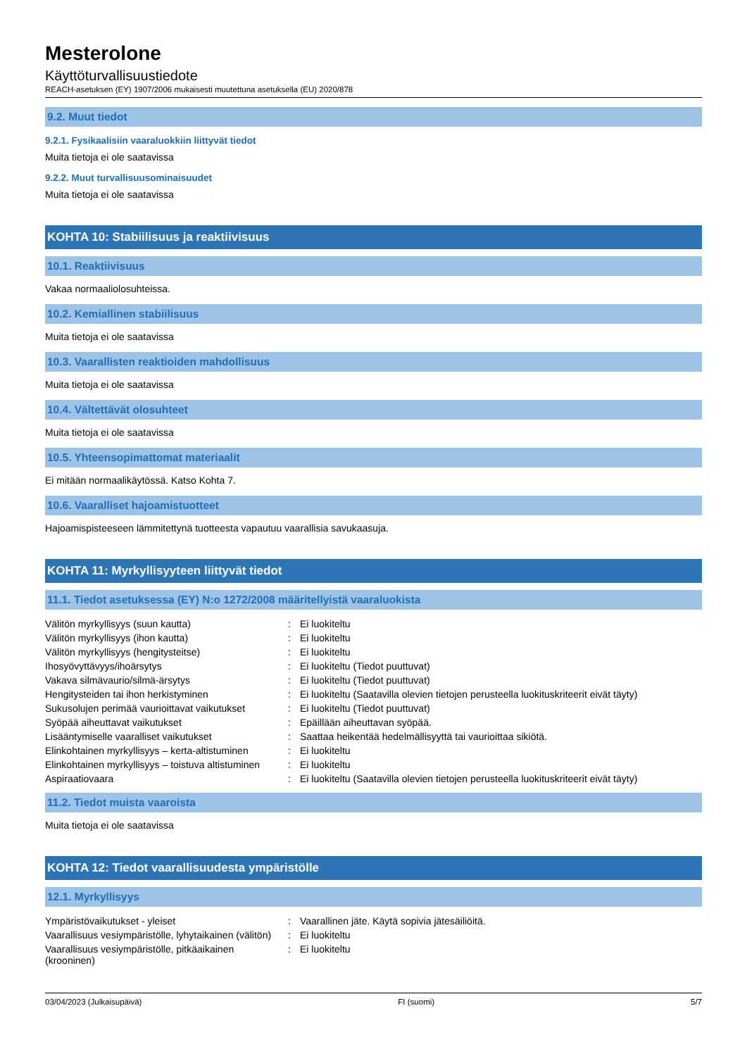Mesterolone
Käyttöturvallisuustiedote
REACH-asetuksen (EY) 1907/2006 mukaisesti muutettuna asetuksella (EU) 2020/878
9.2. Muut tiedot
9.2.1. Fysikaalisiin vaaraluokkiin liittyvät tiedot
Muita tietoja ei ole saatavissa
9.2.2. Muut turvallisuusominaisuudet
Muita tietoja ei ole saatavissa
KOHTA 10: Stabiilisuus ja reaktiivisuus
10.1. Reaktiivisuus
Vakaa normaaliolosuhteissa.
10.2. Kemiallinen stabiilisuus
Muita tietoja ei ole saatavissa
10.3. Vaarallisten reaktioiden mahdollisuus
Muita tietoja ei ole saatavissa
10.4. Vältettävät olosuhteet
Muita tietoja ei ole saatavissa
10.5. Yhteensopimattomat materiaalit
Ei mitään normaalikäytössä. Katso Kohta 7.
10.6. Vaaralliset hajoamistuotteet
Hajoamispisteeseen lämmitettynä tuotteesta vapautuu vaarallisia savukaasuja.
KOHTA 11: Myrkyllisyyteen liittyvät tiedot
11.1. Tiedot asetuksessa (EY) N:o 1272/2008 määritellyistä vaaraluokista
| Välitön myrkyllisyys (suun kautta) | : | Ei luokiteltu |
| Välitön myrkyllisyys (ihon kautta) | : | Ei luokiteltu |
| Välitön myrkyllisyys (hengitysteitse) | : | Ei luokiteltu |
| Ihosyövyttävyys/ihoärsytys | : | Ei luokiteltu (Tiedot puuttuvat) |
| Vakava silmävaurio/silmä-ärsytys | : | Ei luokiteltu (Tiedot puuttuvat) |
| Hengitysteiden tai ihon herkistyminen | : | Ei luokiteltu (Saatavilla olevien tietojen perusteella luokituskriteerit eivät täyty) |
| Sukusolujen perimää vaurioittavat vaikutukset | : | Ei luokiteltu (Tiedot puuttuvat) |
| Syöpää aiheuttavat vaikutukset | : | Epäillään aiheuttavan syöpää. |
| Lisääntymiselle vaaralliset vaikutukset | : | Saattaa heikentää hedelmällisyyttä tai vaurioittaa sikiötä. |
| Elinkohtainen myrkyllisyys – kerta-altistuminen | : | Ei luokiteltu |
| Elinkohtainen myrkyllisyys – toistuva altistuminen | : | Ei luokiteltu |
| Aspiraatiovaara | : | Ei luokiteltu (Saatavilla olevien tietojen perusteella luokituskriteerit eivät täyty) |
11.2. Tiedot muista vaaroista
Muita tietoja ei ole saatavissa
KOHTA 12: Tiedot vaarallisuudesta ympäristölle
12.1. Myrkyllisyys
| Ympäristövaikutukset - yleiset | : | Vaarallinen jäte. Käytä sopivia jätesäiliöitä. |
| Vaarallisuus vesiympäristölle, lyhytaikainen (välitön) | : | Ei luokiteltu |
| Vaarallisuus vesiympäristölle, pitkäaikainen (krooninen) | : | Ei luokiteltu |
03/04/2023 (Julkaisupäivä) FI (suomi) 5/7